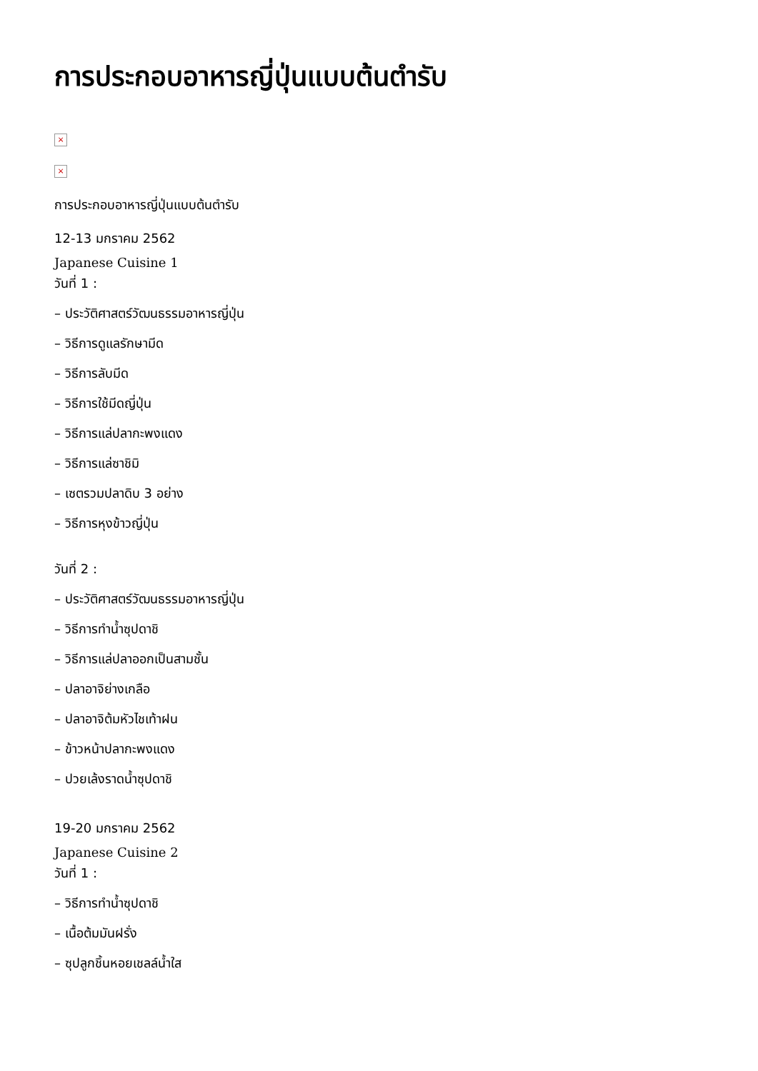การประกอบอาหารญี่ปุ่นแบบต้นตำรับ
×
×
การประกอบอาหารญี่ปุ่นแบบต้นตำรับ
12-13 มกราคม 2562
Japanese Cuisine 1
วันที่ 1 :
– ประวัติศาสตร์วัฒนธรรมอาหารญี่ปุ่น
– วิธีการดูแลรักษามีด
– วิธีการลับมีด
– วิธีการใช้มีดญี่ปุ่น
– วิธีการแล่ปลากะพงแดง
– วิธีการแล่ซาชิมิ
– เซตรวมปลาดิบ 3 อย่าง
– วิธีการหุงข้าวญี่ปุ่น
วันที่ 2 :
– ประวัติศาสตร์วัฒนธรรมอาหารญี่ปุ่น
– วิธีการทำน้ำซุปดาชิ
– วิธีการแล่ปลาออกเป็นสามชั้น
– ปลาอาจิย่างเกลือ
– ปลาอาจิต้มหัวไชเท้าฝน
– ข้าวหน้าปลากะพงแดง
– ปวยเล้งราดน้ำซุปดาชิ
19-20 มกราคม 2562
Japanese Cuisine 2
วันที่ 1 :
– วิธีการทำน้ำซุปดาชิ
– เนื้อต้มมันฝรั่ง
– ซุปลูกชิ้นหอยเชลล์น้ำใส